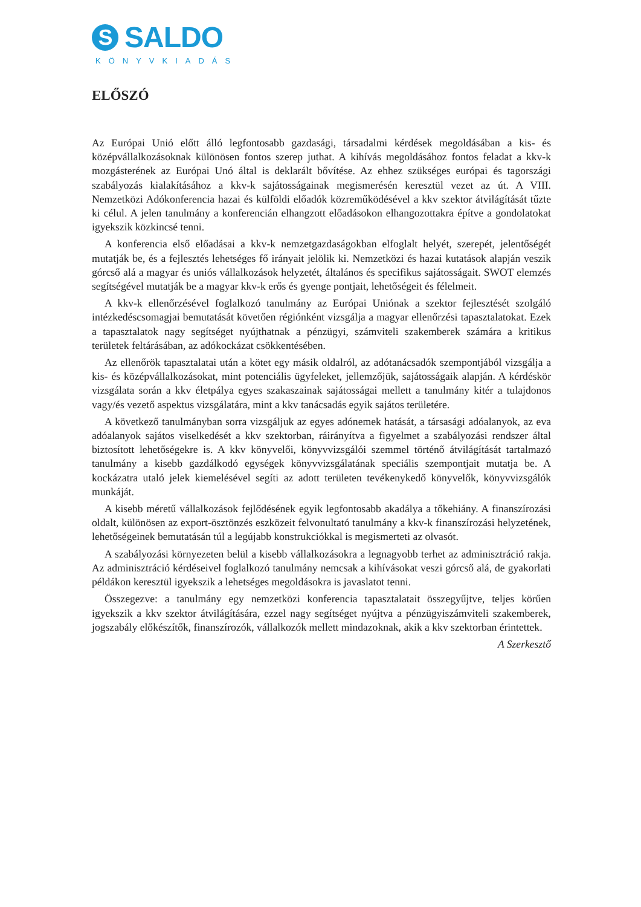S SALDO
KÖNYVKIADÁS
ELŐSZÓ
Az Európai Unió előtt álló legfontosabb gazdasági, társadalmi kérdések megoldásában a kis- és középvállalkozásoknak különösen fontos szerep juthat. A kihívás megoldásához fontos feladat a kkv-k mozgásterének az Európai Unó által is deklarált bővítése. Az ehhez szükséges európai és tagországi szabályozás kialakításához a kkv-k sajátosságainak megismerésén keresztül vezet az út. A VIII. Nemzetközi Adókonferencia hazai és külföldi előadók közreműködésével a kkv szektor átvilágítását tűzte ki célul. A jelen tanulmány a konferencián elhangzott előadásokon elhangozottakra építve a gondolatokat igyekszik közkincsé tenni.
A konferencia első előadásai a kkv-k nemzetgazdaságokban elfoglalt helyét, szerepét, jelentőségét mutatják be, és a fejlesztés lehetséges fő irányait jelölik ki. Nemzetközi és hazai kutatások alapján veszik górcső alá a magyar és uniós vállalkozások helyzetét, általános és specifikus sajátosságait. SWOT elemzés segítségével mutatják be a magyar kkv-k erős és gyenge pontjait, lehetőségeit és félelmeit.
A kkv-k ellenőrzésével foglalkozó tanulmány az Európai Uniónak a szektor fejlesztését szolgáló intézkedéscsomagjai bemutatását követően régiónként vizsgálja a magyar ellenőrzési tapasztalatokat. Ezek a tapasztalatok nagy segítséget nyújthatnak a pénzügyi, számviteli szakemberek számára a kritikus területek feltárásában, az adókockázat csökkentésében.
Az ellenőrök tapasztalatai után a kötet egy másik oldalról, az adótanácsadók szempontjából vizsgálja a kis- és középvállalkozásokat, mint potenciális ügyfeleket, jellemzőjük, sajátosságaik alapján. A kérdéskör vizsgálata során a kkv életpálya egyes szakaszainak sajátosságai mellett a tanulmány kitér a tulajdonos vagy/és vezető aspektus vizsgálatára, mint a kkv tanácsadás egyik sajátos területére.
A következő tanulmányban sorra vizsgáljuk az egyes adónemek hatását, a társasági adóalanyok, az eva adóalanyok sajátos viselkedését a kkv szektorban, ráirányítva a figyelmet a szabályozási rendszer által biztosított lehetőségekre is. A kkv könyvelői, könyvvizsgálói szemmel történő átvilágítását tartalmazó tanulmány a kisebb gazdálkodó egységek könyvvizsgálatának speciális szempontjait mutatja be. A kockázatra utaló jelek kiemelésével segíti az adott területen tevékenykedő könyvelők, könyvvizsgálók munkáját.
A kisebb méretű vállalkozások fejlődésének egyik legfontosabb akadálya a tőkehiány. A finanszírozási oldalt, különösen az export-ösztönzés eszközeit felvonultató tanulmány a kkv-k finanszírozási helyzetének, lehetőségeinek bemutatásán túl a legújabb konstrukciókkal is megismerteti az olvasót.
A szabályozási környezeten belül a kisebb vállalkozásokra a legnagyobb terhet az adminisztráció rakja. Az adminisztráció kérdéseivel foglalkozó tanulmány nemcsak a kihívásokat veszi górcső alá, de gyakorlati példákon keresztül igyekszik a lehetséges megoldásokra is javaslatot tenni.
Összegezve: a tanulmány egy nemzetközi konferencia tapasztalatait összegyűjtve, teljes körűen igyekszik a kkv szektor átvilágítására, ezzel nagy segítséget nyújtva a pénzügyiszámviteli szakemberek, jogszabály előkészítők, finanszírozók, vállalkozók mellett mindazoknak, akik a kkv szektorban érintettek.
A Szerkesztő